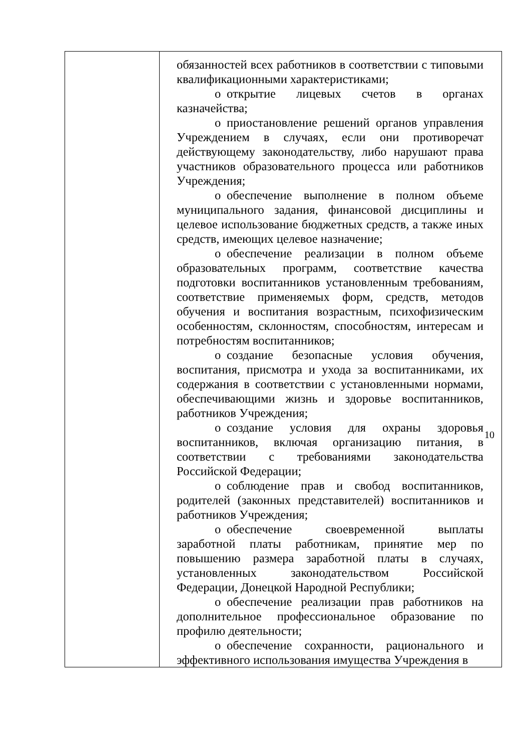| | обязанностей всех работников в соответствии с типовыми квалификационными характеристиками; o открытие лицевых счетов в органах казначейства; o приостановление решений органов управления Учреждением в случаях, если они противоречат действующему законодательству, либо нарушают права участников образовательного процесса или работников Учреждения; o обеспечение выполнение в полном объеме муниципального задания, финансовой дисциплины и целевое использование бюджетных средств, а также иных средств, имеющих целевое назначение; o обеспечение реализации в полном объеме образовательных программ, соответствие качества подготовки воспитанников установленным требованиям, соответствие применяемых форм, средств, методов обучения и воспитания возрастным, психофизическим особенностям, склонностям, способностям, интересам и потребностям воспитанников; o создание безопасные условия обучения, воспитания, присмотра и ухода за воспитанниками, их содержания в соответствии с установленными нормами, обеспечивающими жизнь и здоровье воспитанников, работников Учреждения; o создание условия для охраны здоровья воспитанников, включая организацию питания, в соответствии с требованиями законодательства Российской Федерации; o соблюдение прав и свобод воспитанников, родителей (законных представителей) воспитанников и работников Учреждения; o обеспечение своевременной выплаты заработной платы работникам, принятие мер по повышению размера заработной платы в случаях, установленных законодательством Российской Федерации, Донецкой Народной Республики; o обеспечение реализации прав работников на дополнительное профессиональное образование по профилю деятельности; o обеспечение сохранности, рационального и эффективного использования имущества Учреждения в |
10